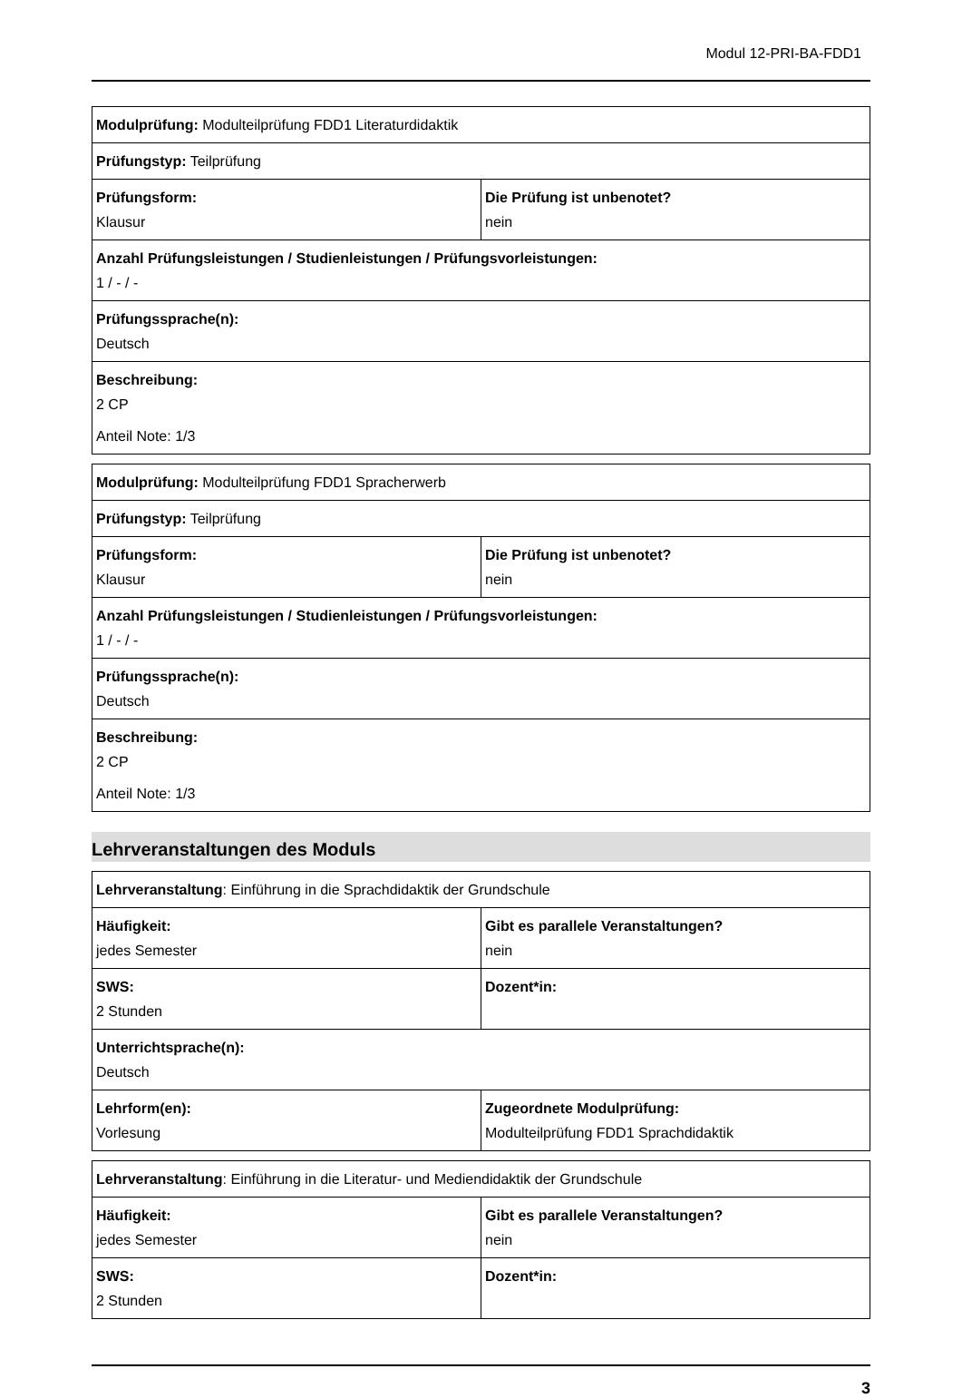Modul 12-PRI-BA-FDD1
| Modulprüfung: Modulteilprüfung FDD1 Literaturdidaktik | |
| Prüfungstyp: Teilprüfung | |
| Prüfungsform: Klausur | Die Prüfung ist unbenotet? nein |
| Anzahl Prüfungsleistungen / Studienleistungen / Prüfungsvorleistungen: 1 / - / - | |
| Prüfungssprache(n): Deutsch | |
| Beschreibung: 2 CP Anteil Note: 1/3 | |
| Modulprüfung: Modulteilprüfung FDD1 Spracherwerb | |
| Prüfungstyp: Teilprüfung | |
| Prüfungsform: Klausur | Die Prüfung ist unbenotet? nein |
| Anzahl Prüfungsleistungen / Studienleistungen / Prüfungsvorleistungen: 1 / - / - | |
| Prüfungssprache(n): Deutsch | |
| Beschreibung: 2 CP Anteil Note: 1/3 | |
Lehrveranstaltungen des Moduls
| Lehrveranstaltung : Einführung in die Sprachdidaktik der Grundschule | |
| Häufigkeit: jedes Semester | Gibt es parallele Veranstaltungen? nein |
| SWS: 2 Stunden | Dozent*in: |
| Unterrichtsprache(n): Deutsch | |
| Lehrform(en): Vorlesung | Zugeordnete Modulprüfung: Modulteilprüfung FDD1 Sprachdidaktik |
| Lehrveranstaltung : Einführung in die Literatur- und Mediendidaktik der Grundschule | |
| Häufigkeit: jedes Semester | Gibt es parallele Veranstaltungen? nein |
| SWS: 2 Stunden | Dozent*in: |
3